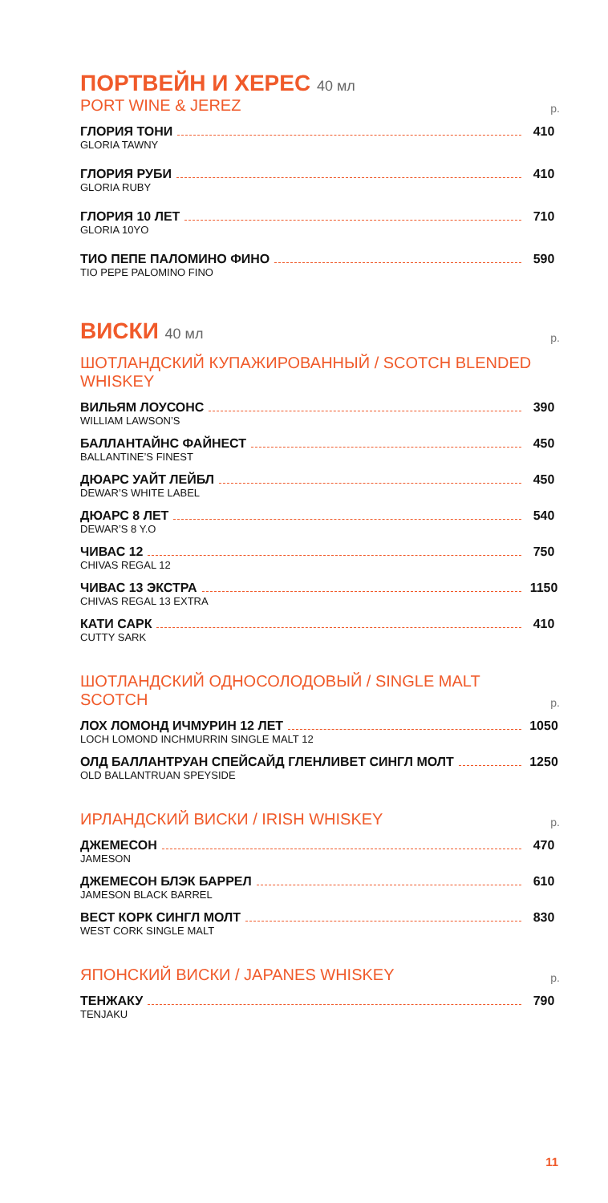ПОРТВЕЙН И ХЕРЕС 40 мл
PORT WINE & JEREZ р.
ГЛОРИЯ ТОНИ 410
GLORIA TAWNY
ГЛОРИЯ РУБИ 410
GLORIA RUBY
ГЛОРИЯ 10 ЛЕТ 710
GLORIA 10YO
ТИО ПЕПЕ ПАЛОМИНО ФИНО 590
TIO PEPE PALOMINO FINO
ВИСКИ 40 мл р.
ШОТЛАНДСКИЙ КУПАЖИРОВАННЫЙ / SCOTCH BLENDED WHISKEY
ВИЛЬЯМ ЛОУСОНС 390
WILLIAM LAWSON’S
БАЛЛАНТАЙНС ФАЙНЕСТ 450
BALLANTINE’S FINEST
ДЮАРС УАЙТ ЛЕЙБЛ 450
DEWAR’S WHITE LABEL
ДЮАРС 8 ЛЕТ 540
DEWAR’S 8 Y.O
ЧИВАС 12 750
CHIVAS REGAL 12
ЧИВАС 13 ЭКСТРА 1150
CHIVAS REGAL 13 EXTRA
КАТИ САРК 410
CUTTY SARK
ШОТЛАНДСКИЙ ОДНОСОЛОДОВЫЙ / SINGLE MALT SCOTCH р.
ЛОХ ЛОМОНД ИЧМУРИН 12 ЛЕТ 1050
LOCH LOMOND INCHMURRIN SINGLE MALT 12
ОЛД БАЛЛАНТРУАН СПЕЙСАЙД ГЛЕНЛИВЕТ СИНГЛ МОЛТ 1250
OLD BALLANTRUAN SPEYSIDE
ИРЛАНДСКИЙ ВИСКИ / IRISH WHISKEY р.
ДЖЕМЕСОН 470
JAMESON
ДЖЕМЕСОН БЛЭК БАРРЕЛ 610
JAMESON BLACK BARREL
ВЕСТ КОРК СИНГЛ МОЛТ 830
WEST CORK SINGLE MALT
ЯПОНСКИЙ ВИСКИ / JAPANES WHISKEY р.
ТЕНЖАКУ 790
TENJAKU
11